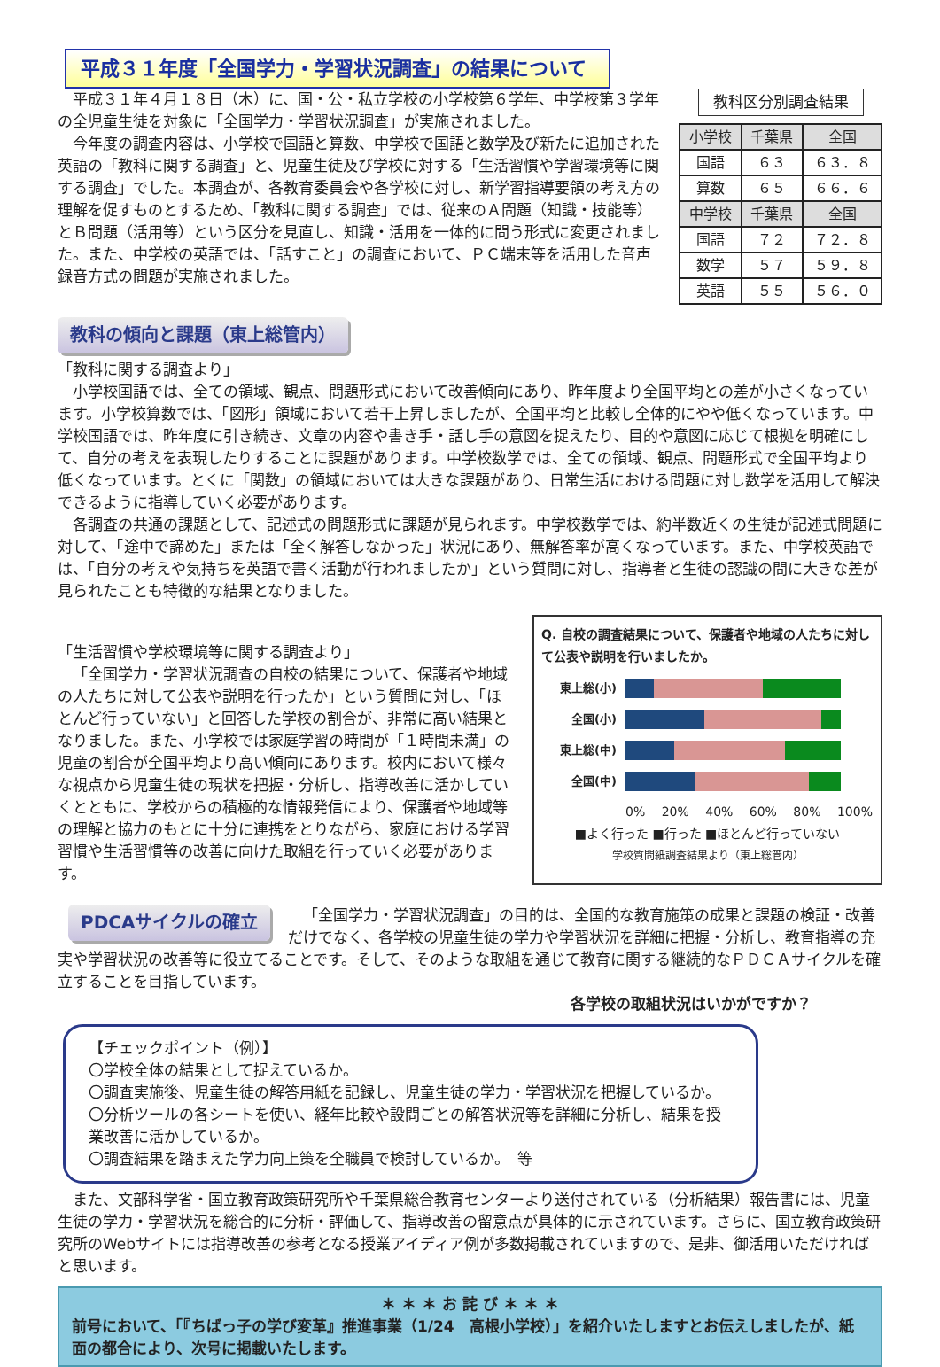平成３１年度「全国学力・学習状況調査」の結果について
平成３１年４月１８日（木）に、国・公・私立学校の小学校第６学年、中学校第３学年の全児童生徒を対象に「全国学力・学習状況調査」が実施されました。
今年度の調査内容は、小学校で国語と算数、中学校で国語と数学及び新たに追加された英語の「教科に関する調査」と、児童生徒及び学校に対する「生活習慣や学習環境等に関する調査」でした。本調査が、各教育委員会や各学校に対し、新学習指導要領の考え方の理解を促すものとするため、「教科に関する調査」では、従来のＡ問題（知識・技能等）とＢ問題（活用等）という区分を見直し、知識・活用を一体的に問う形式に変更されました。また、中学校の英語では、「話すこと」の調査において、ＰＣ端末等を活用した音声録音方式の問題が実施されました。
教科区分別調査結果
| 小学校 | 千葉県 | 全国 |
| --- | --- | --- |
| 国語 | ６３ | ６３．８ |
| 算数 | ６５ | ６６．６ |
| 中学校 | 千葉県 | 全国 |
| 国語 | ７２ | ７２．８ |
| 数学 | ５７ | ５９．８ |
| 英語 | ５５ | ５６．０ |
教科の傾向と課題（東上総管内）
「教科に関する調査より」
小学校国語では、全ての領域、観点、問題形式において改善傾向にあり、昨年度より全国平均との差が小さくなっています。小学校算数では、「図形」領域において若干上昇しましたが、全国平均と比較し全体的にやや低くなっています。中学校国語では、昨年度に引き続き、文章の内容や書き手・話し手の意図を捉えたり、目的や意図に応じて根拠を明確にして、自分の考えを表現したりすることに課題があります。中学校数学では、全ての領域、観点、問題形式で全国平均より低くなっています。とくに「関数」の領域においては大きな課題があり、日常生活における問題に対し数学を活用して解決できるように指導していく必要があります。
各調査の共通の課題として、記述式の問題形式に課題が見られます。中学校数学では、約半数近くの生徒が記述式問題に対して、「途中で諦めた」または「全く解答しなかった」状況にあり、無解答率が高くなっています。また、中学校英語では、「自分の考えや気持ちを英語で書く活動が行われましたか」という質問に対し、指導者と生徒の認識の間に大きな差が見られたことも特徴的な結果となりました。
「生活習慣や学校環境等に関する調査より」
「全国学力・学習状況調査の自校の結果について、保護者や地域の人たちに対して公表や説明を行ったか」という質問に対し、「ほとんど行っていない」と回答した学校の割合が、非常に高い結果となりました。また、小学校では家庭学習の時間が「１時間未満」の児童の割合が全国平均より高い傾向にあります。校内において様々な視点から児童生徒の現状を把握・分析し、指導改善に活かしていくとともに、学校からの積極的な情報発信により、保護者や地域等の理解と協力のもとに十分に連携をとりながら、家庭における学習習慣や生活習慣等の改善に向けた取組を行っていく必要があります。
Q. 自校の調査結果について、保護者や地域の人たちに対して公表や説明を行いましたか。
東上総(小)
全国(小)
東上総(中)
全国(中)
0% 20% 40% 60% 80% 100%
■よく行った ■行った ■ほとんど行っていない
学校質問紙調査結果より（東上総管内）
PDCAサイクルの確立
「全国学力・学習状況調査」の目的は、全国的な教育施策の成果と課題の検証・改善だけでなく、各学校の児童生徒の学力や学習状況を詳細に把握・分析し、教育指導の充実や学習状況の改善等に役立てることです。そして、そのような取組を通じて教育に関する継続的なＰＤＣＡサイクルを確立することを目指しています。
各学校の取組状況はいかがですか？
【チェックポイント（例）】
〇学校全体の結果として捉えているか。
〇調査実施後、児童生徒の解答用紙を記録し、児童生徒の学力・学習状況を把握しているか。
〇分析ツールの各シートを使い、経年比較や設問ごとの解答状況等を詳細に分析し、結果を授業改善に活かしているか。
〇調査結果を踏まえた学力向上策を全職員で検討しているか。　等
また、文部科学省・国立教育政策研究所や千葉県総合教育センターより送付されている（分析結果）報告書には、児童生徒の学力・学習状況を総合的に分析・評価して、指導改善の留意点が具体的に示されています。さらに、国立教育政策研究所のWebサイトには指導改善の参考となる授業アイディア例が多数掲載されていますので、是非、御活用いただければと思います。
＊ ＊ ＊ お 詫 び ＊ ＊ ＊
前号において、「『ちばっ子の学び変革』推進事業（1/24　高根小学校）」を紹介いたしますとお伝えしましたが、紙面の都合により、次号に掲載いたします。